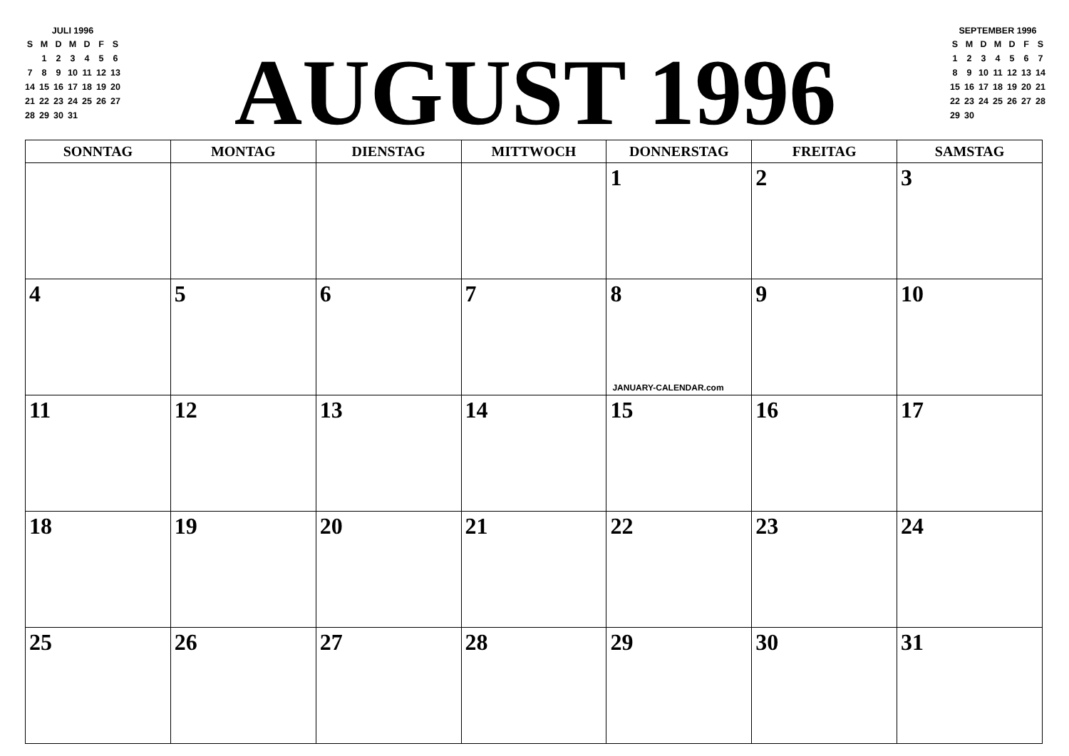JULI 1996
| S | M | D | M | D | F | S |
| | 1 | 2 | 3 | 4 | 5 | 6 |
| 7 | 8 | 9 | 10 | 11 | 12 | 13 |
| 14 | 15 | 16 | 17 | 18 | 19 | 20 |
| 21 | 22 | 23 | 24 | 25 | 26 | 27 |
| 28 | 29 | 30 | 31 | | | |
AUGUST 1996
SEPTEMBER 1996
| S | M | D | M | D | F | S |
| 1 | 2 | 3 | 4 | 5 | 6 | 7 |
| 8 | 9 | 10 | 11 | 12 | 13 | 14 |
| 15 | 16 | 17 | 18 | 19 | 20 | 21 |
| 22 | 23 | 24 | 25 | 26 | 27 | 28 |
| 29 | 30 | | | | | |
| SONNTAG | MONTAG | DIENSTAG | MITTWOCH | DONNERSTAG | FREITAG | SAMSTAG |
| --- | --- | --- | --- | --- | --- | --- |
| | | | | 1 | 2 | 3 |
| 4 | 5 | 6 | 7 | 8 JANUARY-CALENDAR.com | 9 | 10 |
| 11 | 12 | 13 | 14 | 15 | 16 | 17 |
| 18 | 19 | 20 | 21 | 22 | 23 | 24 |
| 25 | 26 | 27 | 28 | 29 | 30 | 31 |